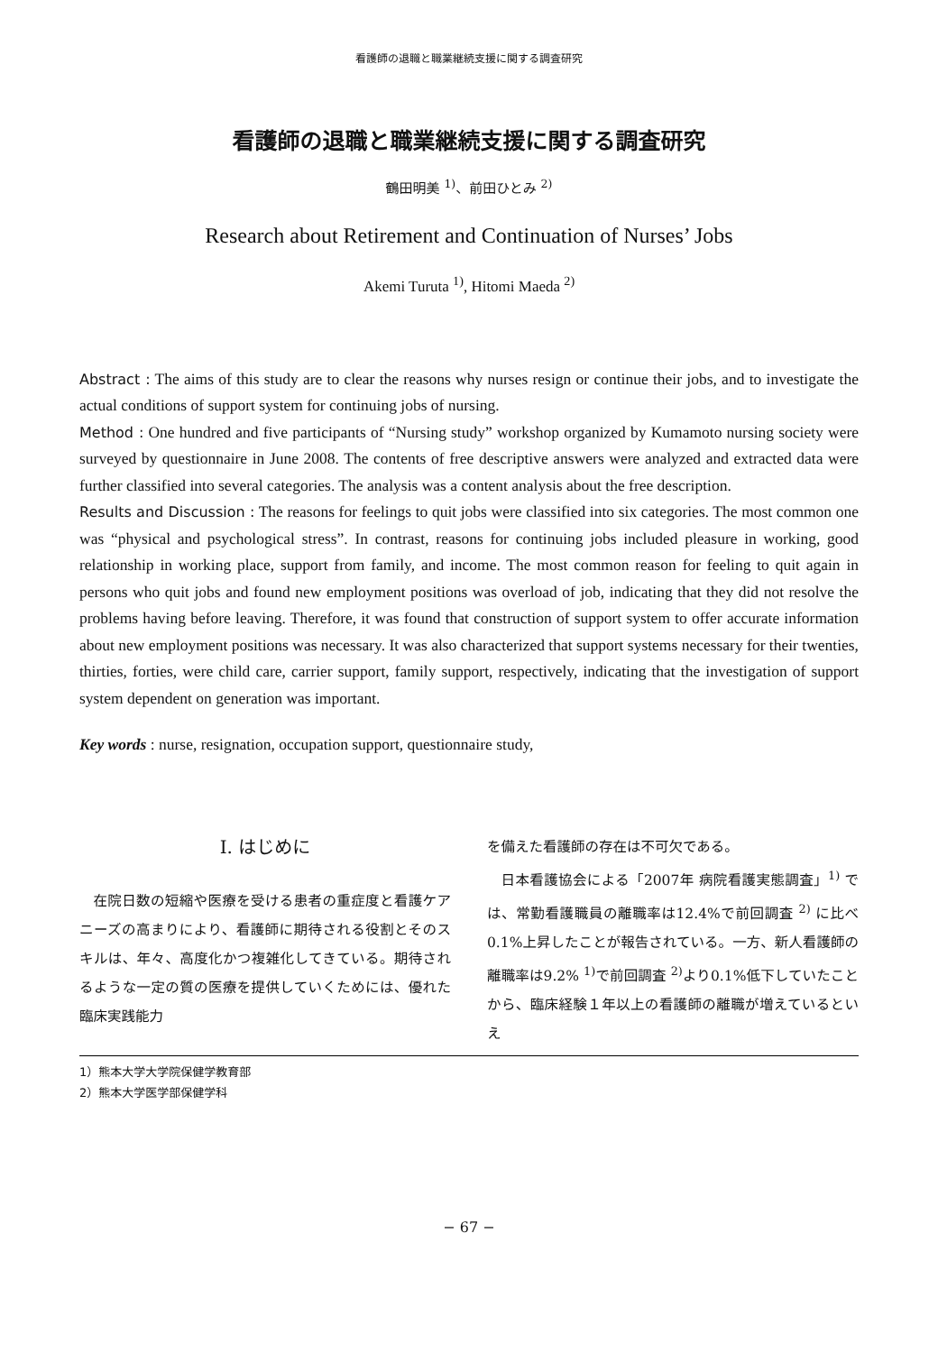看護師の退職と職業継続支援に関する調査研究
看護師の退職と職業継続支援に関する調査研究
鶴田明美 <sup>1)</sup>、前田ひとみ <sup>2)</sup>
Research about Retirement and Continuation of Nurses’ Jobs
Akemi Turuta <sup>1)</sup>, Hitomi Maeda <sup>2)</sup>
Abstract : The aims of this study are to clear the reasons why nurses resign or continue their jobs, and to investigate the actual conditions of support system for continuing jobs of nursing.
Method : One hundred and five participants of “Nursing study” workshop organized by Kumamoto nursing society were surveyed by questionnaire in June 2008. The contents of free descriptive answers were analyzed and extracted data were further classified into several categories. The analysis was a content analysis about the free description.
Results and Discussion : The reasons for feelings to quit jobs were classified into six categories. The most common one was “physical and psychological stress”. In contrast, reasons for continuing jobs included pleasure in working, good relationship in working place, support from family, and income. The most common reason for feeling to quit again in persons who quit jobs and found new employment positions was overload of job, indicating that they did not resolve the problems having before leaving. Therefore, it was found that construction of support system to offer accurate information about new employment positions was necessary. It was also characterized that support systems necessary for their twenties, thirties, forties, were child care, carrier support, family support, respectively, indicating that the investigation of support system dependent on generation was important.
Key words : nurse, resignation, occupation support, questionnaire study,
Ⅰ. はじめに
在院日数の短縮や医療を受ける患者の重症度と看護ケアニーズの高まりにより、看護師に期待される役割とそのスキルは、年々、高度化かつ複雑化してきている。期待されるような一定の質の医療を提供していくためには、優れた臨床実践能力
を備えた看護師の存在は不可欠である。
日本看護協会による「2007年 病院看護実態調査」<sup>1)</sup> では、常勤看護職員の離職率は12.4%で前回調査 <sup>2)</sup> に比べ0.1%上昇したことが報告されている。一方、新人看護師の離職率は9.2% <sup>1)</sup>で前回調査 <sup>2)</sup>より0.1%低下していたことから、臨床経験１年以上の看護師の離職が増えているといえ
1）熊本大学大学院保健学教育部
2）熊本大学医学部保健学科
− 67 −